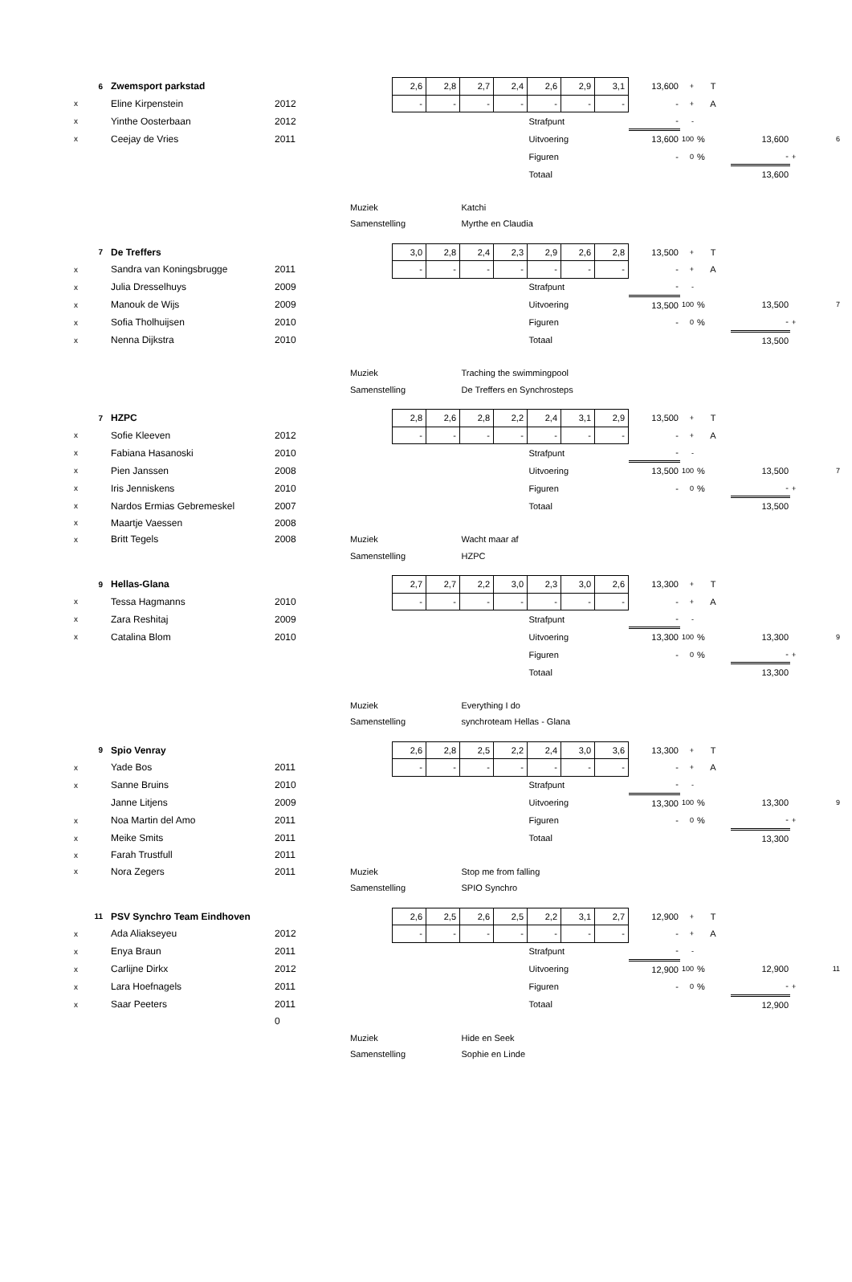| | 6 | Zwemsport parkstad | | | 2,6 | 2,8 | 2,7 | 2,4 | 2,6 | 2,9 | 3,1 | 13,600 | + | T | | |
| x | | Eline Kirpenstein | 2012 | | - | - | - | - | - | - | - | - | + | A | | |
| x | | Yinthe Oosterbaan | 2012 | | | | | | Strafpunt | | | - | - | | | |
| x | | Ceejay de Vries | 2011 | | | | | | Uitvoering | | | 13,600 | 100 | % | 13,600 | 6 |
| | | | | | | | | | Figuren | | | - | 0 | % | - | + |
| | | | | | | | | | Totaal | | | | | | 13,600 | |
| | | | | Muziek | | | Katchi | | | | | | | | | |
| | | | | Samenstelling | | | Myrthe en Claudia | | | | | | | | | |
| | 7 | De Treffers | | | 3,0 | 2,8 | 2,4 | 2,3 | 2,9 | 2,6 | 2,8 | 13,500 | + | T | | |
| x | | Sandra van Koningsbrugge | 2011 | | - | - | - | - | - | - | - | - | + | A | | |
| x | | Julia Dresselhuys | 2009 | | | | | | Strafpunt | | | - | - | | | |
| x | | Manouk de Wijs | 2009 | | | | | | Uitvoering | | | 13,500 | 100 | % | 13,500 | 7 |
| x | | Sofia Tholhuijsen | 2010 | | | | | | Figuren | | | - | 0 | % | - | + |
| x | | Nenna Dijkstra | 2010 | | | | | | Totaal | | | | | | 13,500 | |
| | | | | Muziek | | | Traching the swimmingpool | | | | | | | | | |
| | | | | Samenstelling | | | De Treffers en Synchrosteps | | | | | | | | | |
| | 7 | HZPC | | | 2,8 | 2,6 | 2,8 | 2,2 | 2,4 | 3,1 | 2,9 | 13,500 | + | T | | |
| x | | Sofie Kleeven | 2012 | | - | - | - | - | - | - | - | - | + | A | | |
| x | | Fabiana Hasanoski | 2010 | | | | | | Strafpunt | | | - | - | | | |
| x | | Pien Janssen | 2008 | | | | | | Uitvoering | | | 13,500 | 100 | % | 13,500 | 7 |
| x | | Iris Jenniskens | 2010 | | | | | | Figuren | | | - | 0 | % | - | + |
| x | | Nardos Ermias Gebremeskel | 2007 | | | | | | Totaal | | | | | | 13,500 | |
| x | | Maartje Vaessen | 2008 | | | | | | | | | | | | | |
| x | | Britt Tegels | 2008 | Muziek | | | Wacht maar af | | | | | | | | | |
| | | | | Samenstelling | | | HZPC | | | | | | | | | |
| | 9 | Hellas-Glana | | | 2,7 | 2,7 | 2,2 | 3,0 | 2,3 | 3,0 | 2,6 | 13,300 | + | T | | |
| x | | Tessa Hagmanns | 2010 | | - | - | - | - | - | - | - | - | + | A | | |
| x | | Zara Reshitaj | 2009 | | | | | | Strafpunt | | | - | - | | | |
| x | | Catalina Blom | 2010 | | | | | | Uitvoering | | | 13,300 | 100 | % | 13,300 | 9 |
| | | | | | | | | | Figuren | | | - | 0 | % | - | + |
| | | | | | | | | | Totaal | | | | | | 13,300 | |
| | | | | Muziek | | | Everything I do | | | | | | | | | |
| | | | | Samenstelling | | | synchroteam Hellas - Glana | | | | | | | | | |
| | 9 | Spio Venray | | | 2,6 | 2,8 | 2,5 | 2,2 | 2,4 | 3,0 | 3,6 | 13,300 | + | T | | |
| x | | Yade Bos | 2011 | | - | - | - | - | - | - | - | - | + | A | | |
| x | | Sanne Bruins | 2010 | | | | | | Strafpunt | | | - | - | | | |
| | | Janne Litjens | 2009 | | | | | | Uitvoering | | | 13,300 | 100 | % | 13,300 | 9 |
| x | | Noa Martin del Amo | 2011 | | | | | | Figuren | | | - | 0 | % | - | + |
| x | | Meike Smits | 2011 | | | | | | Totaal | | | | | | 13,300 | |
| x | | Farah Trustfull | 2011 | | | | | | | | | | | | | |
| x | | Nora Zegers | 2011 | Muziek | | | Stop me from falling | | | | | | | | | |
| | | | | Samenstelling | | | SPIO Synchro | | | | | | | | | |
| | 11 | PSV Synchro Team Eindhoven | | | 2,6 | 2,5 | 2,6 | 2,5 | 2,2 | 3,1 | 2,7 | 12,900 | + | T | | |
| x | | Ada Aliakseyeu | 2012 | | - | - | - | - | - | - | - | - | + | A | | |
| x | | Enya Braun | 2011 | | | | | | Strafpunt | | | - | - | | | |
| x | | Carlijne Dirkx | 2012 | | | | | | Uitvoering | | | 12,900 | 100 | % | 12,900 | 11 |
| x | | Lara Hoefnagels | 2011 | | | | | | Figuren | | | - | 0 | % | - | + |
| x | | Saar Peeters | 2011 | | | | | | Totaal | | | | | | 12,900 | |
| | | | 0 | | | | | | | | | | | | | |
| | | | | Muziek | | | Hide en Seek | | | | | | | | | |
| | | | | Samenstelling | | | Sophie en Linde | | | | | | | | | |